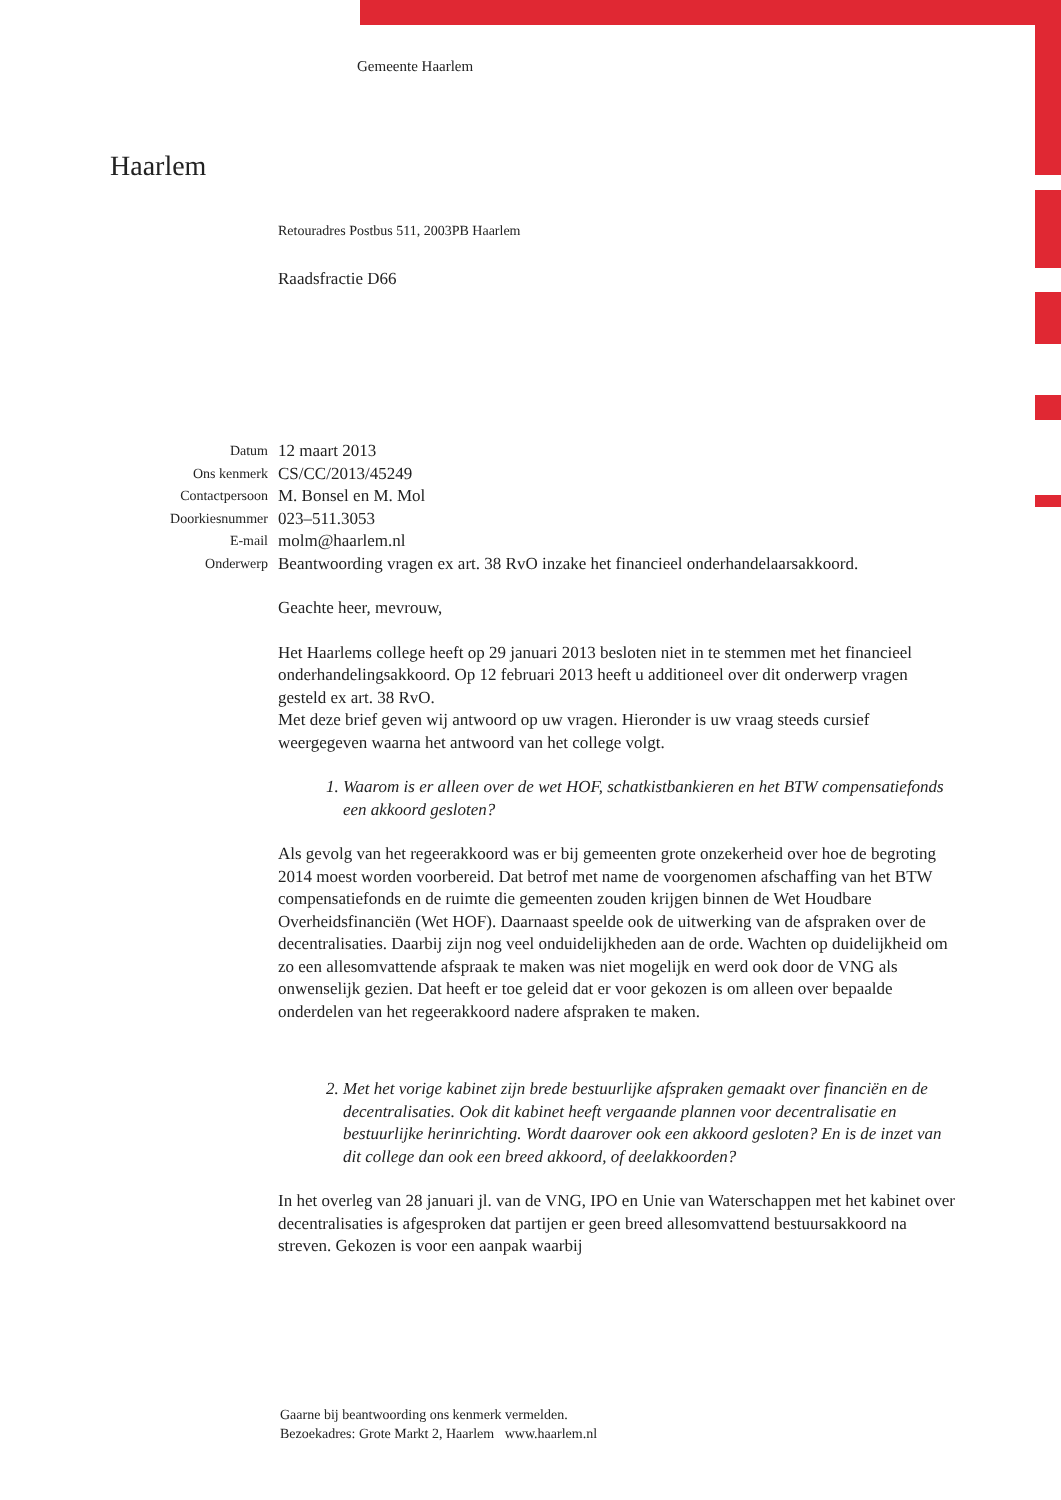Haarlem
Gemeente Haarlem
Retouradres Postbus 511, 2003PB Haarlem
Raadsfractie D66
| Datum | 12 maart 2013 |
| Ons kenmerk | CS/CC/2013/45249 |
| Contactpersoon | M. Bonsel en M. Mol |
| Doorkiesnummer | 023–511.3053 |
| E-mail | molm@haarlem.nl |
| Onderwerp | Beantwoording vragen ex art. 38 RvO inzake het financieel onderhandelaarsakkoord. |
Geachte heer, mevrouw,
Het Haarlems college heeft op 29 januari 2013 besloten niet in te stemmen met het financieel onderhandelingsakkoord. Op 12 februari 2013 heeft u additioneel over dit onderwerp vragen gesteld ex art. 38 RvO.
Met deze brief geven wij antwoord op uw vragen. Hieronder is uw vraag steeds cursief weergegeven waarna het antwoord van het college volgt.
1. Waarom is er alleen over de wet HOF, schatkistbankieren en het BTW compensatiefonds een akkoord gesloten?
Als gevolg van het regeerakkoord was er bij gemeenten grote onzekerheid over hoe de begroting 2014 moest worden voorbereid. Dat betrof met name de voorgenomen afschaffing van het BTW compensatiefonds en de ruimte die gemeenten zouden krijgen binnen de Wet Houdbare Overheidsfinanciën (Wet HOF). Daarnaast speelde ook de uitwerking van de afspraken over de decentralisaties. Daarbij zijn nog veel onduidelijkheden aan de orde. Wachten op duidelijkheid om zo een allesomvattende afspraak te maken was niet mogelijk en werd ook door de VNG als onwenselijk gezien. Dat heeft er toe geleid dat er voor gekozen is om alleen over bepaalde onderdelen van het regeerakkoord nadere afspraken te maken.
2. Met het vorige kabinet zijn brede bestuurlijke afspraken gemaakt over financiën en de decentralisaties. Ook dit kabinet heeft vergaande plannen voor decentralisatie en bestuurlijke herinrichting. Wordt daarover ook een akkoord gesloten? En is de inzet van dit college dan ook een breed akkoord, of deelakkoorden?
In het overleg van 28 januari jl. van de VNG, IPO en Unie van Waterschappen met het kabinet over decentralisaties is afgesproken dat partijen er geen breed allesomvattend bestuursakkoord na streven. Gekozen is voor een aanpak waarbij
Gaarne bij beantwoording ons kenmerk vermelden.
Bezoekadres: Grote Markt 2, Haarlem www.haarlem.nl